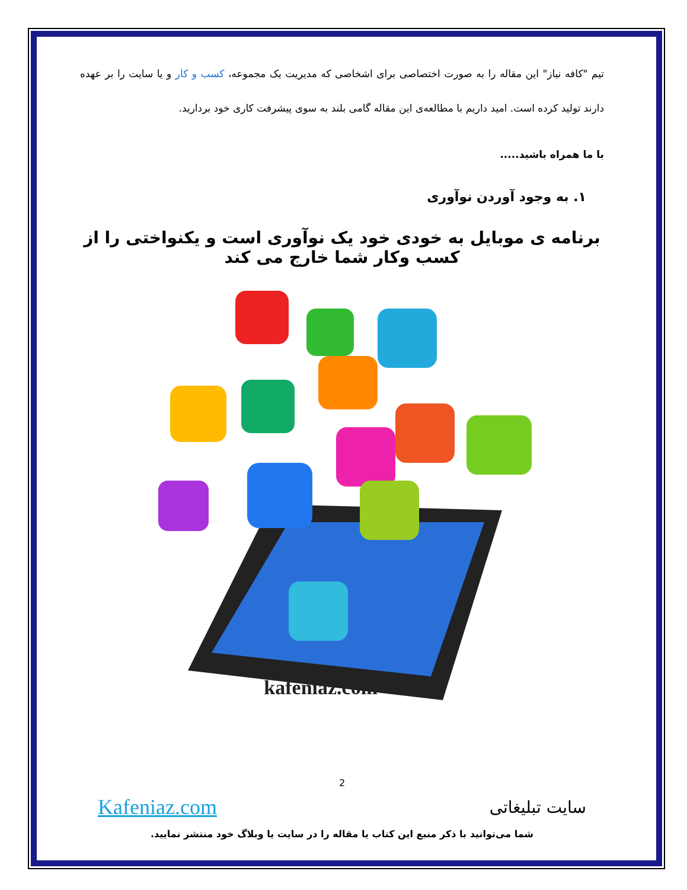تیم "کافه نیاز" این مقاله را به صورت اختصاصی برای اشخاصی که مدیریت یک مجموعه، کسب و کار و یا سایت را بر عهده دارند تولید کرده است. امید داریم با مطالعه‌ی این مقاله گامی بلند به سوی پیشرفت کاری خود بردارید.
با ما همراه باشید.....
۱. به وجود آوردن نوآوری
برنامه ی موبایل به خودی خود یک نوآوری است و یکنواختی را از کسب وکار شما خارج می کند
kafeniaz.com
2
سایت تبلیغاتی Kafeniaz.com
شما می‌توانید با ذکر منبع این کتاب یا مقاله را در سایت یا وبلاگ خود منتشر نمایید.